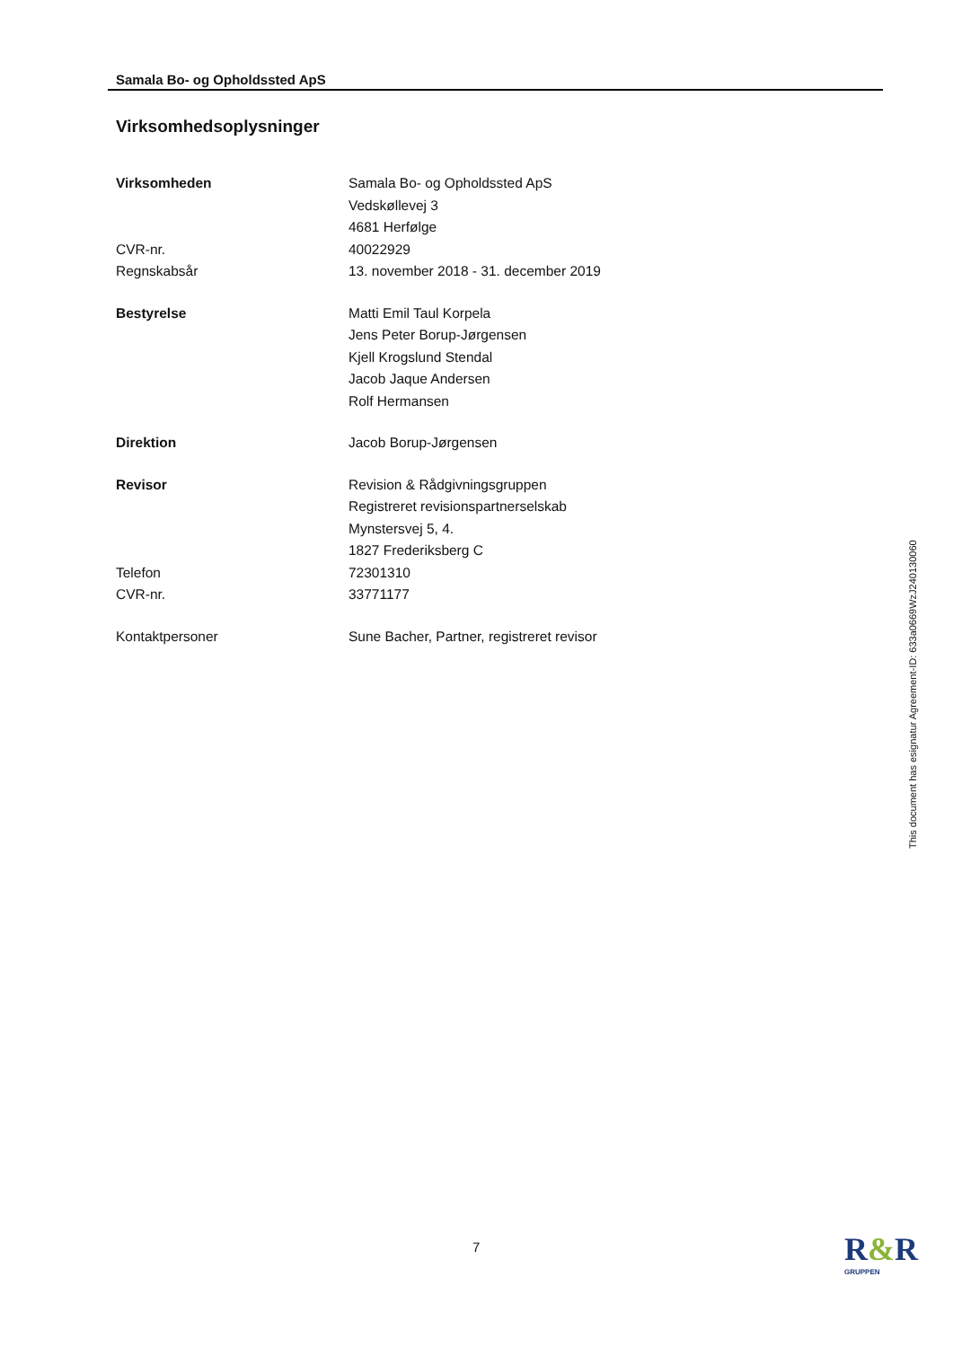Samala Bo- og Opholdssted ApS
Virksomhedsoplysninger
| Virksomheden | Samala Bo- og Opholdssted ApS |
| | Vedskøllevej 3 |
| | 4681 Herfølge |
| CVR-nr. | 40022929 |
| Regnskabsår | 13. november 2018 - 31. december 2019 |
| Bestyrelse | Matti Emil Taul Korpela |
| | Jens Peter Borup-Jørgensen |
| | Kjell Krogslund Stendal |
| | Jacob Jaque Andersen |
| | Rolf Hermansen |
| Direktion | Jacob Borup-Jørgensen |
| Revisor | Revision & Rådgivningsgruppen |
| | Registreret revisionspartnerselskab |
| | Mynstersvej 5, 4. |
| | 1827 Frederiksberg C |
| Telefon | 72301310 |
| CVR-nr. | 33771177 |
| Kontaktpersoner | Sune Bacher, Partner, registreret revisor |
This document has esignatur Agreement-ID: 633a0669WzJ240130060
7 R&R
GRUPPEN